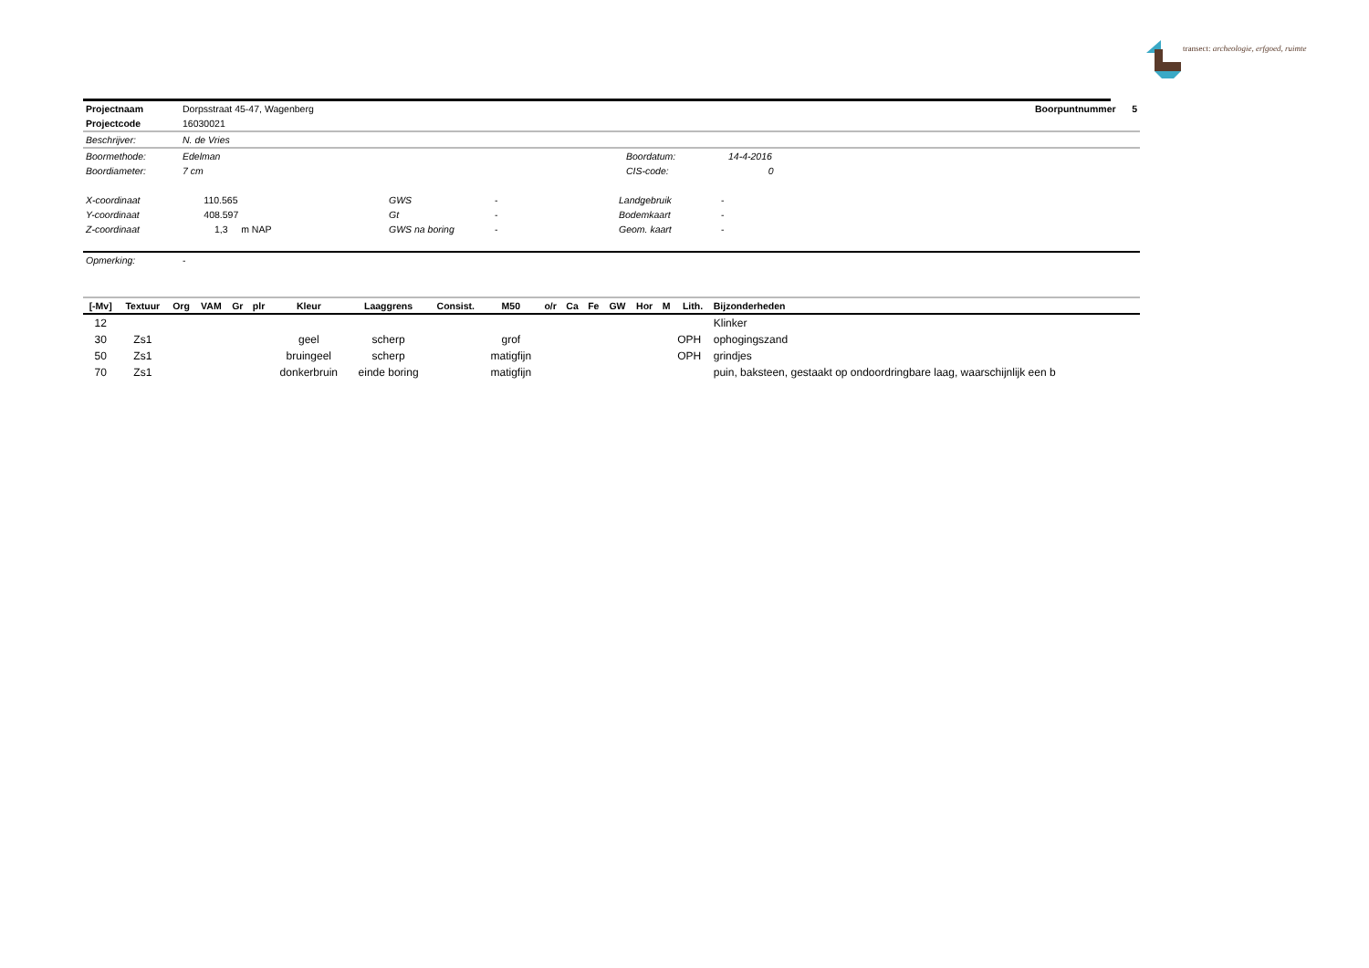transect: archeologie, erfgoed, ruimte
| Projectnaam | Dorpsstraat 45-47, Wagenberg | Boorpuntnummer 5 |
| Projectcode | 16030021 | |
| Beschrijver: | N. de Vries | |
| Boormethode: | Edelman | Boordatum: | 14-4-2016 |
| Boordiameter: | 7 cm | CIS-code: | 0 |
| X-coordinaat | 110.565 | GWS | - | Landgebruik | - |
| Y-coordinaat | 408.597 | Gt | - | Bodemkaart | - |
| Z-coordinaat | 1,3 m NAP | GWS na boring | - | Geom. kaart | - |
| Opmerking: | - |
| [-Mv] | Textuur | Org | VAM | Gr | plr | Kleur | Laaggrens | Consist. | M50 | o/r | Ca | Fe | GW | Hor | M | Lith. | Bijzonderheden |
| --- | --- | --- | --- | --- | --- | --- | --- | --- | --- | --- | --- | --- | --- | --- | --- | --- | --- |
| 12 | | | | | | | | | | | | | | | | | Klinker |
| 30 | Zs1 | | | | | geel | scherp | | grof | | | | | | | OPH | ophogingszand |
| 50 | Zs1 | | | | | bruingeel | scherp | | matigfijn | | | | | | | OPH | grindjes |
| 70 | Zs1 | | | | | donkerbruin | einde boring | | matigfijn | | | | | | | | puin, baksteen, gestaakt op ondoordringbare laag, waarschijnlijk een b |